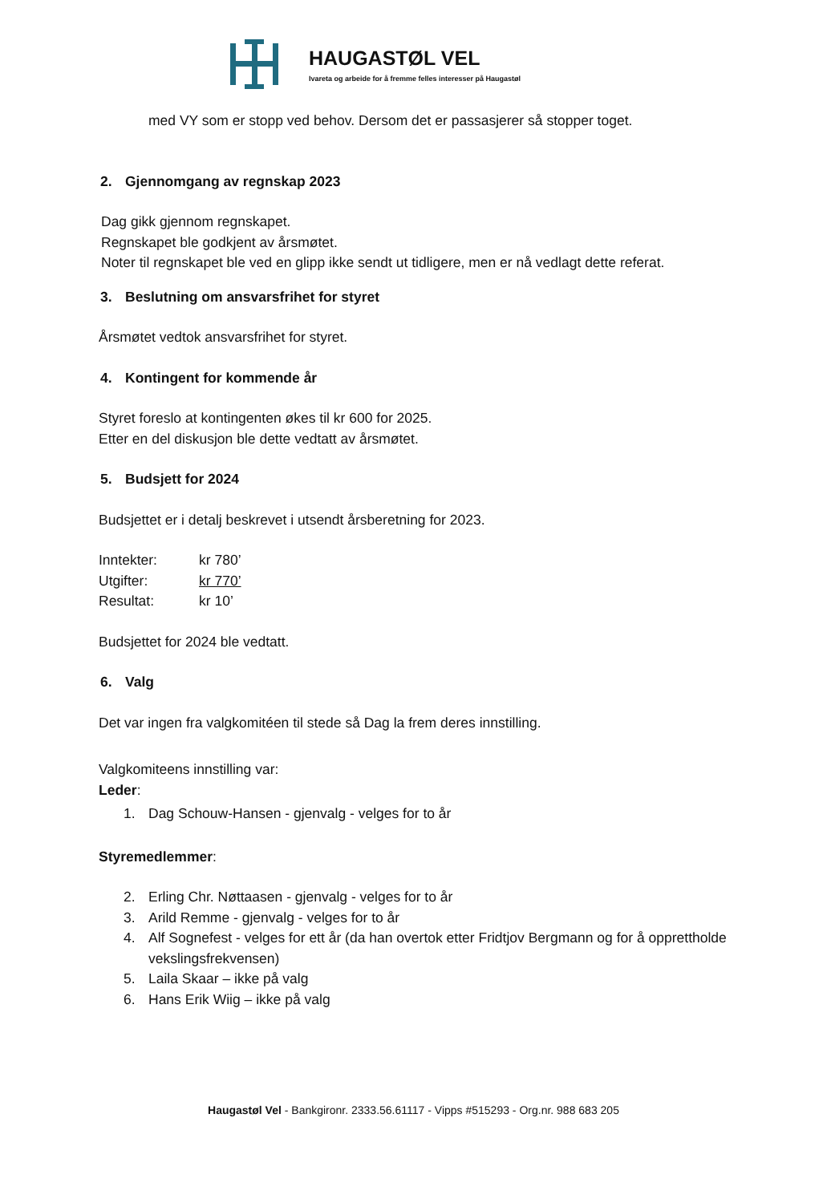HAUGASTØL VEL
Ivareta og arbeide for å fremme felles interesser på Haugastøl
med VY som er stopp ved behov. Dersom det er passasjerer så stopper toget.
2. Gjennomgang av regnskap 2023
Dag gikk gjennom regnskapet.
Regnskapet ble godkjent av årsmøtet.
Noter til regnskapet ble ved en glipp ikke sendt ut tidligere, men er nå vedlagt dette referat.
3. Beslutning om ansvarsfrihet for styret
Årsmøtet vedtok ansvarsfrihet for styret.
4. Kontingent for kommende år
Styret foreslo at kontingenten økes til kr 600 for 2025.
Etter en del diskusjon ble dette vedtatt av årsmøtet.
5. Budsjett for 2024
Budsjettet er i detalj beskrevet i utsendt årsberetning for 2023.
Inntekter: kr 780’
Utgifter: kr 770’
Resultat: kr 10’
Budsjettet for 2024 ble vedtatt.
6. Valg
Det var ingen fra valgkomitéen til stede så Dag la frem deres innstilling.
Valgkomiteens innstilling var:
Leder:
1. Dag Schouw-Hansen - gjenvalg - velges for to år
Styremedlemmer:
2. Erling Chr. Nøttaasen - gjenvalg - velges for to år
3. Arild Remme - gjenvalg - velges for to år
4. Alf Sognefest - velges for ett år (da han overtok etter Fridtjov Bergmann og for å opprettholde vekslingsfrekvensen)
5. Laila Skaar – ikke på valg
6. Hans Erik Wiig – ikke på valg
Haugastøl Vel - Bankgironr. 2333.56.61117 - Vipps #515293 - Org.nr. 988 683 205